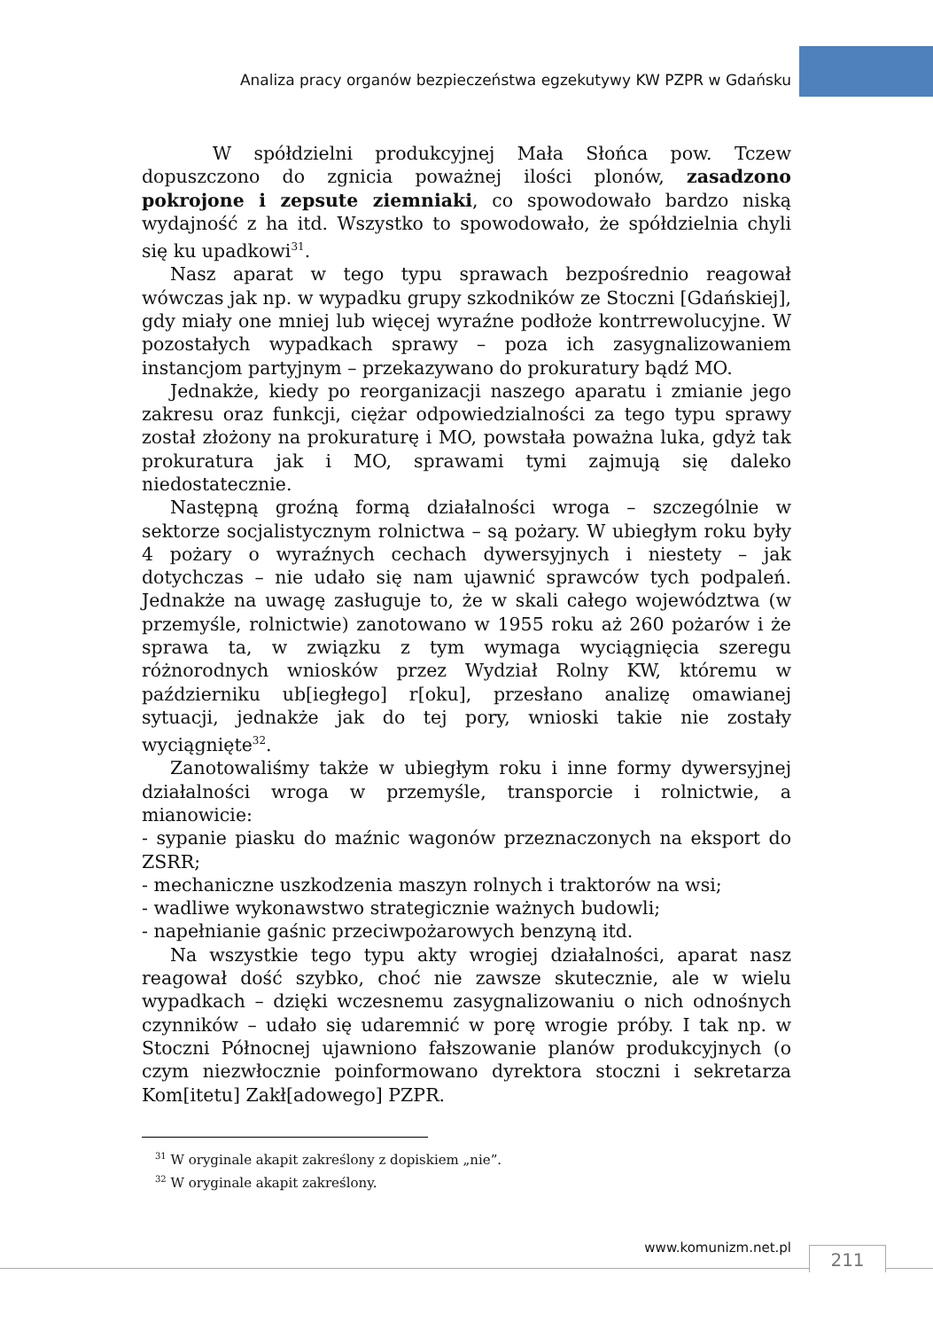Analiza pracy organów bezpieczeństwa egzekutywy KW PZPR w Gdańsku
W spółdzielni produkcyjnej Mała Słońca pow. Tczew dopuszczono do zgnicia poważnej ilości plonów, zasadzono pokrojone i zepsute ziemniaki, co spowodowało bardzo niską wydajność z ha itd. Wszystko to spowodowało, że spółdzielnia chyli się ku upadkowi<sup>31</sup>.
Nasz aparat w tego typu sprawach bezpośrednio reagował wówczas jak np. w wypadku grupy szkodników ze Stoczni [Gdańskiej], gdy miały one mniej lub więcej wyraźne podłoże kontrrewolucyjne. W pozostałych wypadkach sprawy – poza ich zasygnalizowaniem instancjom partyjnym – przekazywano do prokuratury bądź MO.
Jednakże, kiedy po reorganizacji naszego aparatu i zmianie jego zakresu oraz funkcji, ciężar odpowiedzialności za tego typu sprawy został złożony na prokuraturę i MO, powstała poważna luka, gdyż tak prokuratura jak i MO, sprawami tymi zajmują się daleko niedostatecznie.
Następną groźną formą działalności wroga – szczególnie w sektorze socjalistycznym rolnictwa – są pożary. W ubiegłym roku były 4 pożary o wyraźnych cechach dywersyjnych i niestety – jak dotychczas – nie udało się nam ujawnić sprawców tych podpaleń. Jednakże na uwagę zasługuje to, że w skali całego województwa (w przemyśle, rolnictwie) zanotowano w 1955 roku aż 260 pożarów i że sprawa ta, w związku z tym wymaga wyciągnięcia szeregu różnorodnych wniosków przez Wydział Rolny KW, któremu w październiku ub[iegłego] r[oku], przesłano analizę omawianej sytuacji, jednakże jak do tej pory, wnioski takie nie zostały wyciągnięte<sup>32</sup>.
Zanotowaliśmy także w ubiegłym roku i inne formy dywersyjnej działalności wroga w przemyśle, transporcie i rolnictwie, a mianowicie:
- sypanie piasku do maźnic wagonów przeznaczonych na eksport do ZSRR;
- mechaniczne uszkodzenia maszyn rolnych i traktorów na wsi;
- wadliwe wykonawstwo strategicznie ważnych budowli;
- napełnianie gaśnic przeciwpożarowych benzyną itd.
Na wszystkie tego typu akty wrogiej działalności, aparat nasz reagował dość szybko, choć nie zawsze skutecznie, ale w wielu wypadkach – dzięki wczesnemu zasygnalizowaniu o nich odnośnych czynników – udało się udaremnić w porę wrogie próby. I tak np. w Stoczni Północnej ujawniono fałszowanie planów produkcyjnych (o czym niezwłocznie poinformowano dyrektora stoczni i sekretarza Kom[itetu] Zakł[adowego] PZPR.
<sup>31</sup> W oryginale akapit zakreślony z dopiskiem „nie”.
<sup>32</sup> W oryginale akapit zakreślony.
www.komunizm.net.pl 211